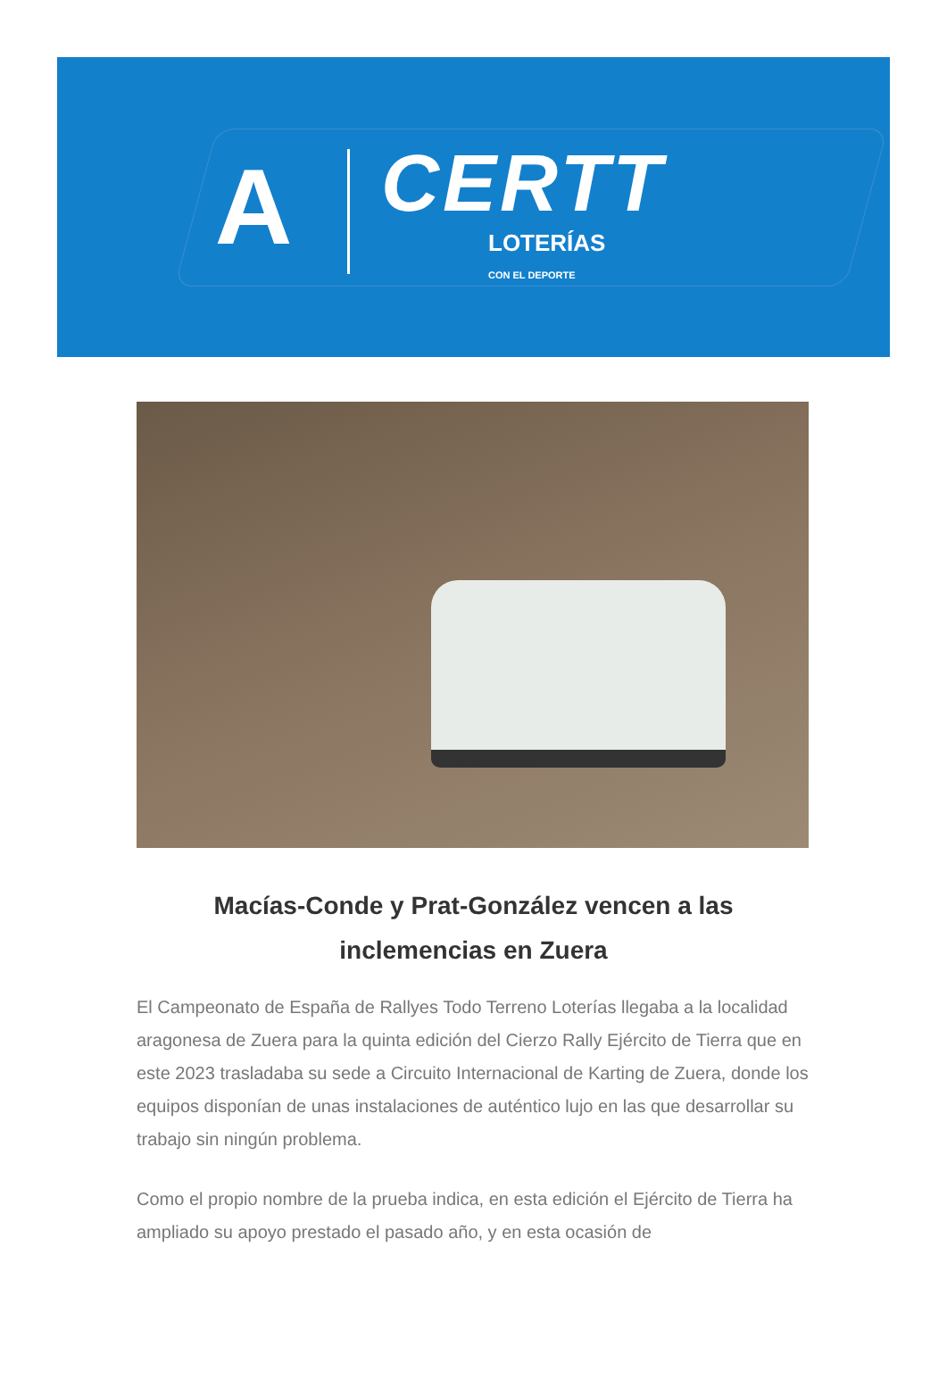A
CERTT
LOTERÍAS
CON EL DEPORTE
Macías-Conde y Prat-González vencen a las inclemencias en Zuera
El Campeonato de España de Rallyes Todo Terreno Loterías llegaba a la localidad aragonesa de Zuera para la quinta edición del Cierzo Rally Ejército de Tierra que en este 2023 trasladaba su sede a Circuito Internacional de Karting de Zuera, donde los equipos disponían de unas instalaciones de auténtico lujo en las que desarrollar su trabajo sin ningún problema.
Como el propio nombre de la prueba indica, en esta edición el Ejército de Tierra ha ampliado su apoyo prestado el pasado año, y en esta ocasión de